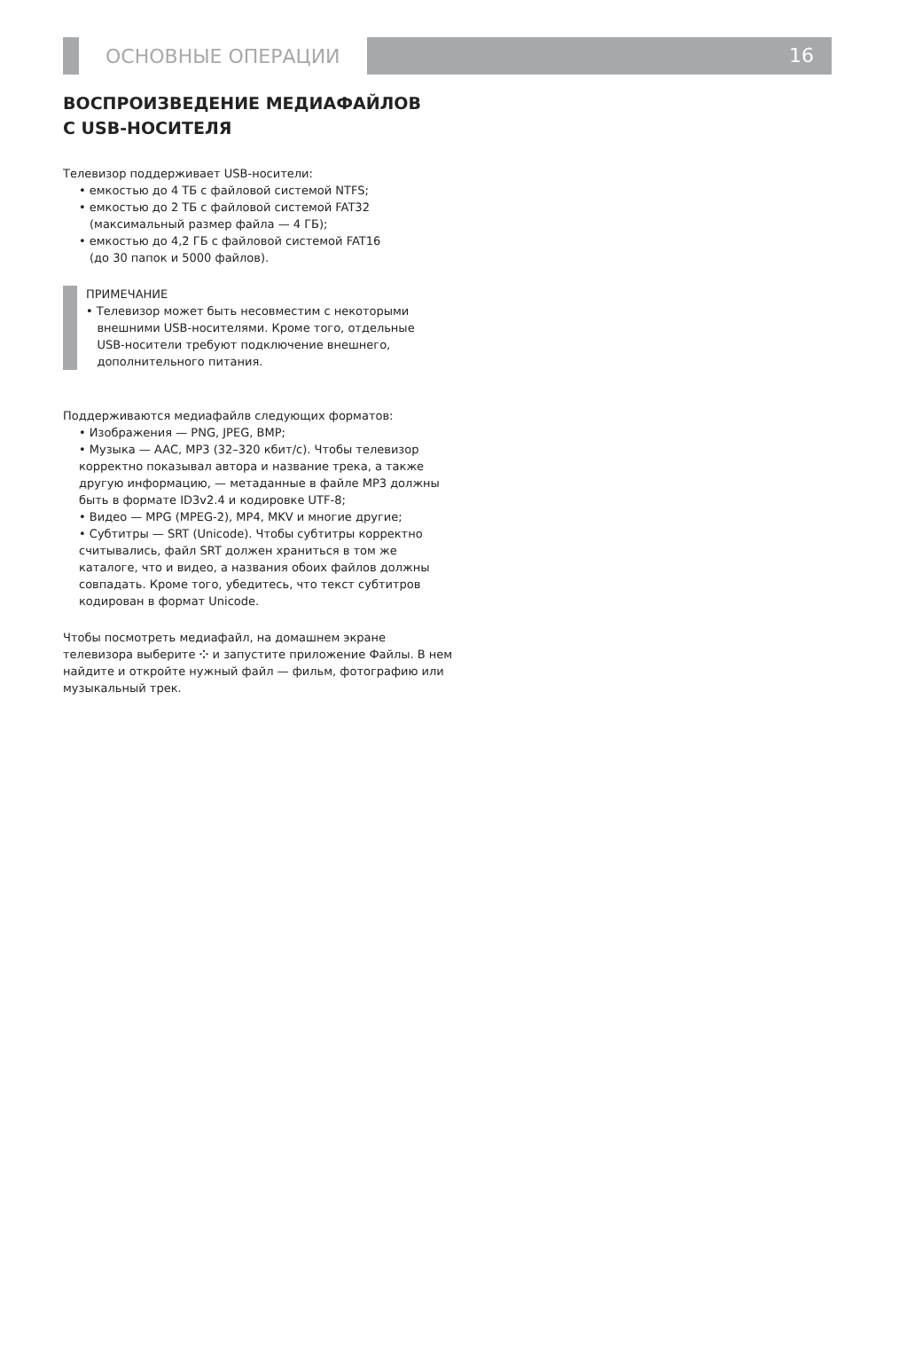ОСНОВНЫЕ ОПЕРАЦИИ
16
ВОСПРОИЗВЕДЕНИЕ МЕДИАФАЙЛОВ
С USB-НОСИТЕЛЯ
Телевизор поддерживает USB-носители:
• емкостью до 4 ТБ с файловой системой NTFS;
• емкостью до 2 ТБ с файловой системой FAT32
(максимальный размер файла — 4 ГБ);
• емкостью до 4,2 ГБ с файловой системой FAT16
(до 30 папок и 5000 файлов).
ПРИМЕЧАНИЕ
• Телевизор может быть несовместим с некоторыми
внешними USB-носителями. Кроме того, отдельные
USB-носители требуют подключение внешнего,
дополнительного питания.
Поддерживаются медиафайлв следующих форматов:
• Изображения — PNG, JPEG, BMP;
• Музыка — AAC, MP3 (32–320 кбит/с). Чтобы телевизор корректно показывал автора и название трека, а также другую информацию, — метаданные в файле MP3 должны быть в формате ID3v2.4 и кодировке UTF-8;
• Видео — MPG (MPEG-2), MP4, MKV и многие другие;
• Субтитры — SRT (Unicode). Чтобы субтитры корректно считывались, файл SRT должен храниться в том же каталоге, что и видео, а названия обоих файлов должны совпадать. Кроме того, убедитесь, что текст субтитров кодирован в формат Unicode.
Чтобы посмотреть медиафайл, на домашнем экране телевизора выберите ⁘ и запустите приложение Файлы. В нем найдите и откройте нужный файл — фильм, фотографию или музыкальный трек.